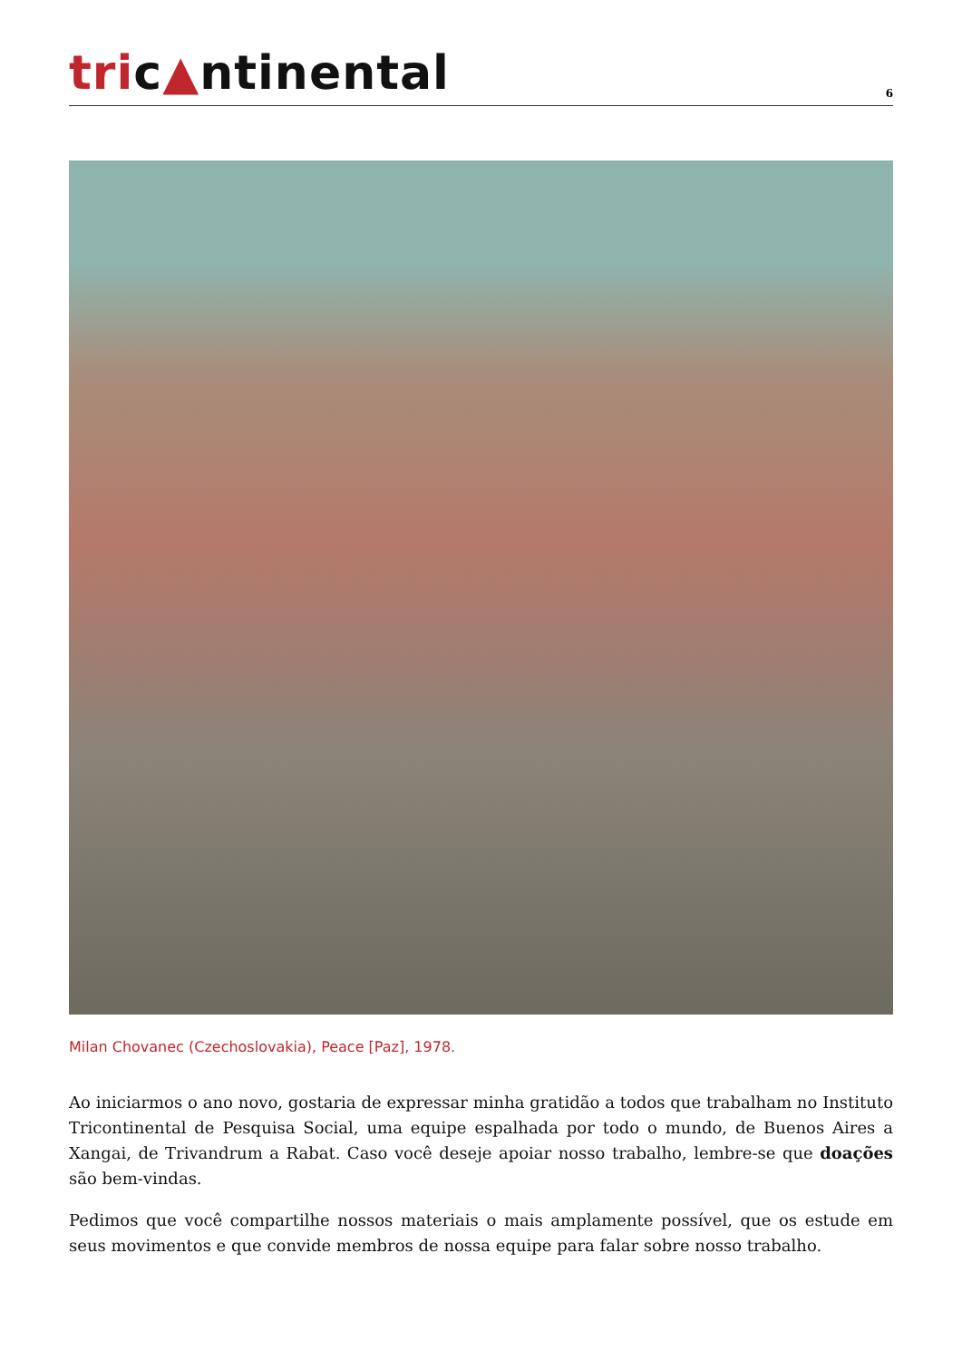tric▲ntinental
6
Milan Chovanec (Czechoslovakia), Peace [Paz], 1978.
Ao iniciarmos o ano novo, gostaria de expressar minha gratidão a todos que trabalham no Instituto Tricontinental de Pesquisa Social, uma equipe espalhada por todo o mundo, de Buenos Aires a Xangai, de Trivandrum a Rabat. Caso você deseje apoiar nosso trabalho, lembre-se que doações são bem-vindas.
Pedimos que você compartilhe nossos materiais o mais amplamente possível, que os estude em seus movimentos e que convide membros de nossa equipe para falar sobre nosso trabalho.